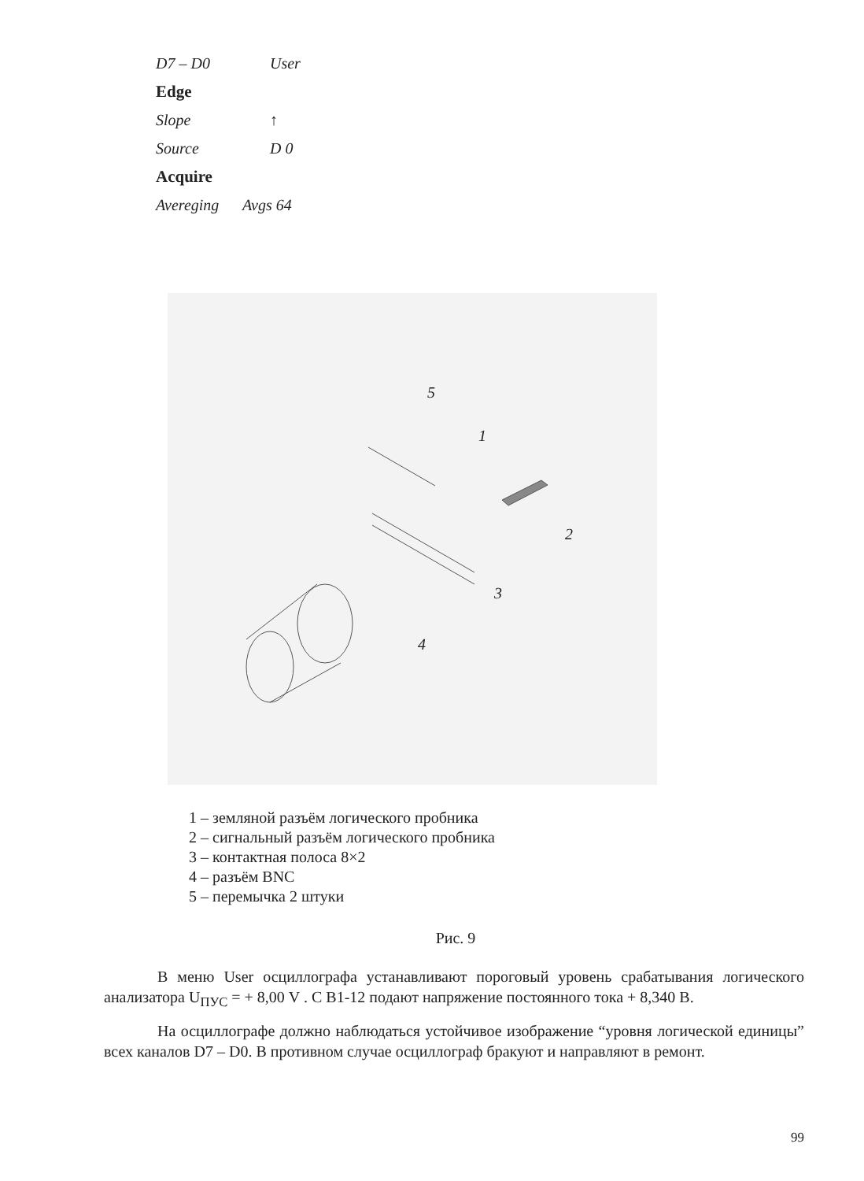D7 – D0 User
Edge
Slope ↑
Source D 0
Acquire
Avereging Avgs 64
5
1
2
3
4
1 – земляной разъём логического пробника
2 – сигнальный разъём логического пробника
3 – контактная полоса 8×2
4 – разъём BNC
5 – перемычка 2 штуки
Рис. 9
В меню User осциллографа устанавливают пороговый уровень срабатывания логического анализатора U<sub>ПУС</sub> = + 8,00 V . С В1-12 подают напряжение постоянного тока + 8,340 В.
На осциллографе должно наблюдаться устойчивое изображение “уровня логической единицы” всех каналов D7 – D0. В противном случае осциллограф бракуют и направляют в ремонт.
99